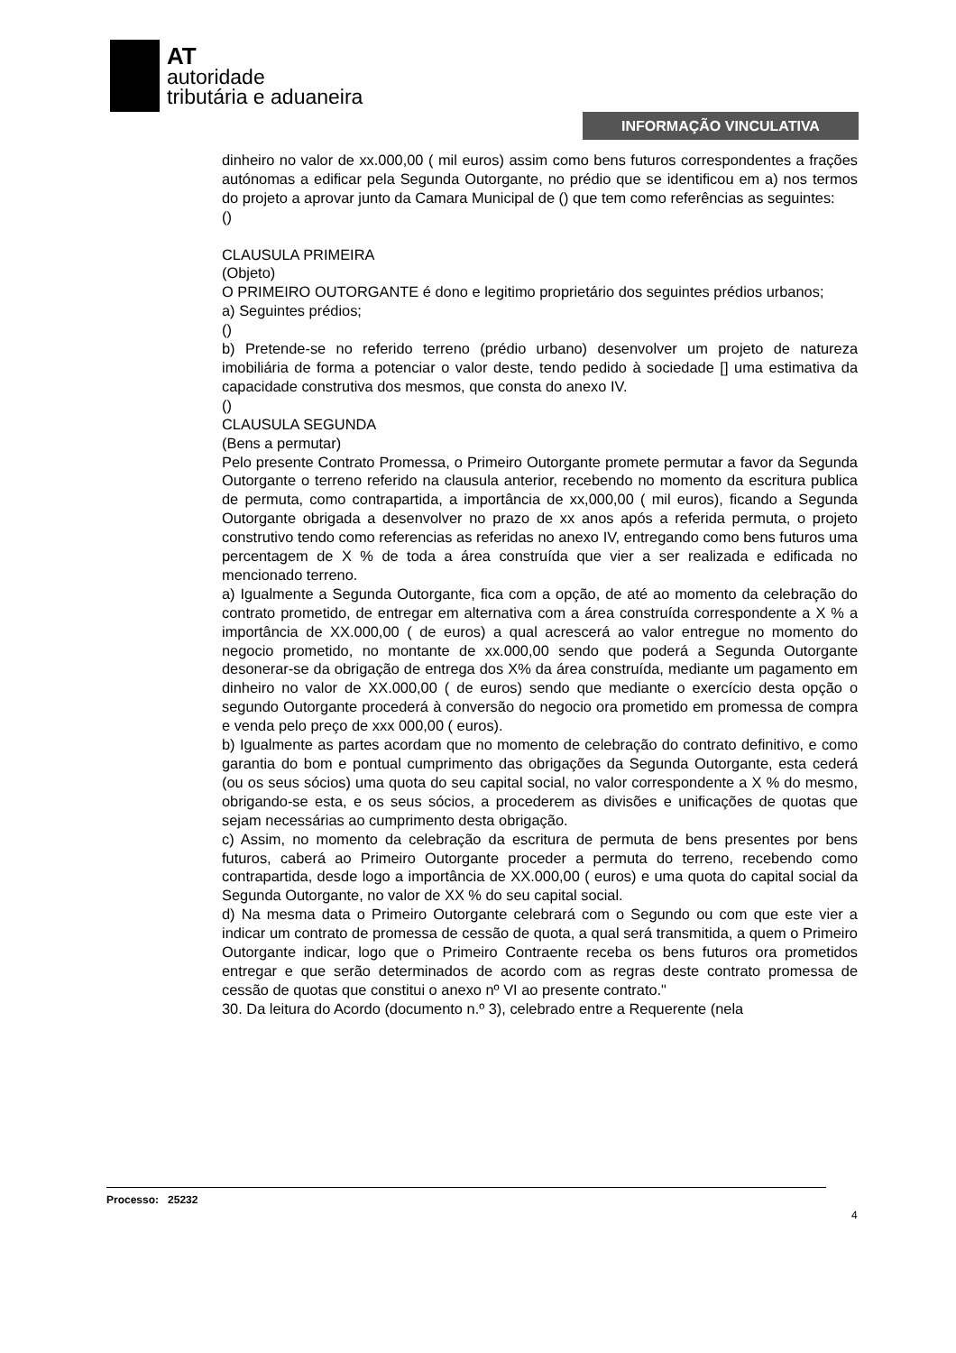AT
autoridade
tributária e aduaneira
INFORMAÇÃO VINCULATIVA
dinheiro no valor de xx.000,00 ( mil euros) assim como bens futuros correspondentes a frações autónomas a edificar pela Segunda Outorgante, no prédio que se identificou em a) nos termos do projeto a aprovar junto da Camara Municipal de () que tem como referências as seguintes:
()
CLAUSULA PRIMEIRA
(Objeto)
O PRIMEIRO OUTORGANTE é dono e legitimo proprietário dos seguintes prédios urbanos;
a) Seguintes prédios;
()
b) Pretende-se no referido terreno (prédio urbano) desenvolver um projeto de natureza imobiliária de forma a potenciar o valor deste, tendo pedido à sociedade [] uma estimativa da capacidade construtiva dos mesmos, que consta do anexo IV.
()
CLAUSULA SEGUNDA
(Bens a permutar)
Pelo presente Contrato Promessa, o Primeiro Outorgante promete permutar a favor da Segunda Outorgante o terreno referido na clausula anterior, recebendo no momento da escritura publica de permuta, como contrapartida, a importância de xx,000,00 ( mil euros), ficando a Segunda Outorgante obrigada a desenvolver no prazo de xx anos após a referida permuta, o projeto construtivo tendo como referencias as referidas no anexo IV, entregando como bens futuros uma percentagem de X % de toda a área construída que vier a ser realizada e edificada no mencionado terreno.
a) Igualmente a Segunda Outorgante, fica com a opção, de até ao momento da celebração do contrato prometido, de entregar em alternativa com a área construída correspondente a X % a importância de XX.000,00 ( de euros) a qual acrescerá ao valor entregue no momento do negocio prometido, no montante de xx.000,00 sendo que poderá a Segunda Outorgante desonerar-se da obrigação de entrega dos X% da área construída, mediante um pagamento em dinheiro no valor de XX.000,00 ( de euros) sendo que mediante o exercício desta opção o segundo Outorgante procederá à conversão do negocio ora prometido em promessa de compra e venda pelo preço de xxx 000,00 ( euros).
b) Igualmente as partes acordam que no momento de celebração do contrato definitivo, e como garantia do bom e pontual cumprimento das obrigações da Segunda Outorgante, esta cederá (ou os seus sócios) uma quota do seu capital social, no valor correspondente a X % do mesmo, obrigando-se esta, e os seus sócios, a procederem as divisões e unificações de quotas que sejam necessárias ao cumprimento desta obrigação.
c) Assim, no momento da celebração da escritura de permuta de bens presentes por bens futuros, caberá ao Primeiro Outorgante proceder a permuta do terreno, recebendo como contrapartida, desde logo a importância de XX.000,00 ( euros) e uma quota do capital social da Segunda Outorgante, no valor de XX % do seu capital social.
d) Na mesma data o Primeiro Outorgante celebrará com o Segundo ou com que este vier a indicar um contrato de promessa de cessão de quota, a qual será transmitida, a quem o Primeiro Outorgante indicar, logo que o Primeiro Contraente receba os bens futuros ora prometidos entregar e que serão determinados de acordo com as regras deste contrato promessa de cessão de quotas que constitui o anexo nº VI ao presente contrato."
30. Da leitura do Acordo (documento n.º 3), celebrado entre a Requerente (nela
Processo: 25232
4